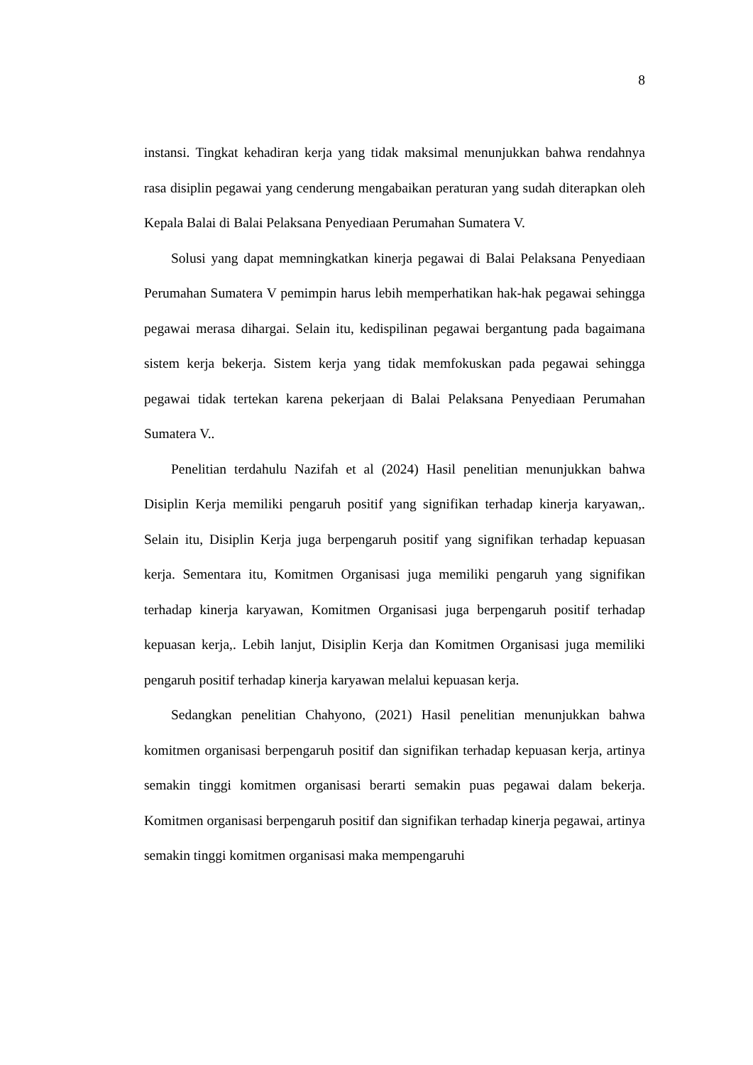8
instansi. Tingkat kehadiran kerja yang tidak maksimal menunjukkan bahwa rendahnya rasa disiplin pegawai yang cenderung mengabaikan peraturan yang sudah diterapkan oleh Kepala Balai di Balai Pelaksana Penyediaan Perumahan Sumatera V.
Solusi yang dapat memningkatkan kinerja pegawai di Balai Pelaksana Penyediaan Perumahan Sumatera V pemimpin harus lebih memperhatikan hak-hak pegawai sehingga pegawai merasa dihargai. Selain itu, kedispilinan pegawai bergantung pada bagaimana sistem kerja bekerja. Sistem kerja yang tidak memfokuskan pada pegawai sehingga pegawai tidak tertekan karena pekerjaan di Balai Pelaksana Penyediaan Perumahan Sumatera V..
Penelitian terdahulu Nazifah et al (2024) Hasil penelitian menunjukkan bahwa Disiplin Kerja memiliki pengaruh positif yang signifikan terhadap kinerja karyawan,. Selain itu, Disiplin Kerja juga berpengaruh positif yang signifikan terhadap kepuasan kerja. Sementara itu, Komitmen Organisasi juga memiliki pengaruh yang signifikan terhadap kinerja karyawan, Komitmen Organisasi juga berpengaruh positif terhadap kepuasan kerja,. Lebih lanjut, Disiplin Kerja dan Komitmen Organisasi juga memiliki pengaruh positif terhadap kinerja karyawan melalui kepuasan kerja.
Sedangkan penelitian Chahyono, (2021) Hasil penelitian menunjukkan bahwa komitmen organisasi berpengaruh positif dan signifikan terhadap kepuasan kerja, artinya semakin tinggi komitmen organisasi berarti semakin puas pegawai dalam bekerja. Komitmen organisasi berpengaruh positif dan signifikan terhadap kinerja pegawai, artinya semakin tinggi komitmen organisasi maka mempengaruhi